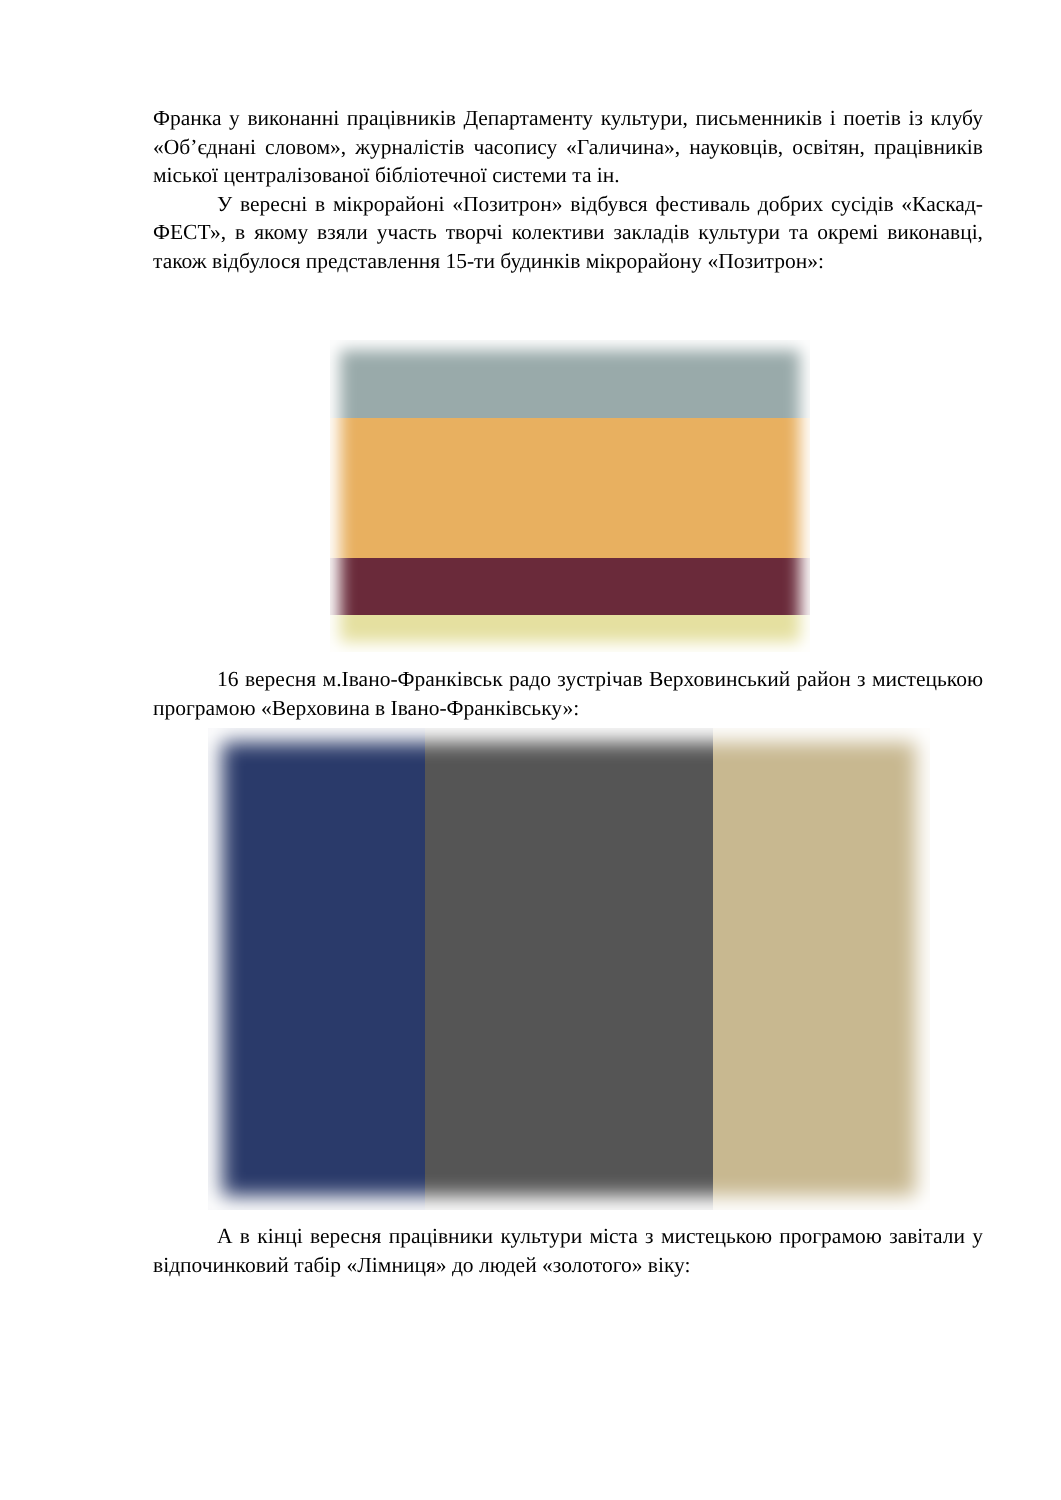Франка у виконанні працівників Департаменту культури, письменників і поетів із клубу «Об’єднані словом», журналістів часопису «Галичина», науковців, освітян, працівників міської централізованої бібліотечної системи та ін.
У вересні в мікрорайоні «Позитрон» відбувся фестиваль добрих сусідів «Каскад-ФЕСТ», в якому взяли участь творчі колективи закладів культури та окремі виконавці, також відбулося представлення 15-ти будинків мікрорайону «Позитрон»:
16 вересня м.Івано-Франківськ радо зустрічав Верховинський район з мистецькою програмою «Верховина в Івано-Франківську»:
А в кінці вересня працівники культури міста з мистецькою програмою завітали у відпочинковий табір «Лімниця» до людей «золотого» віку: